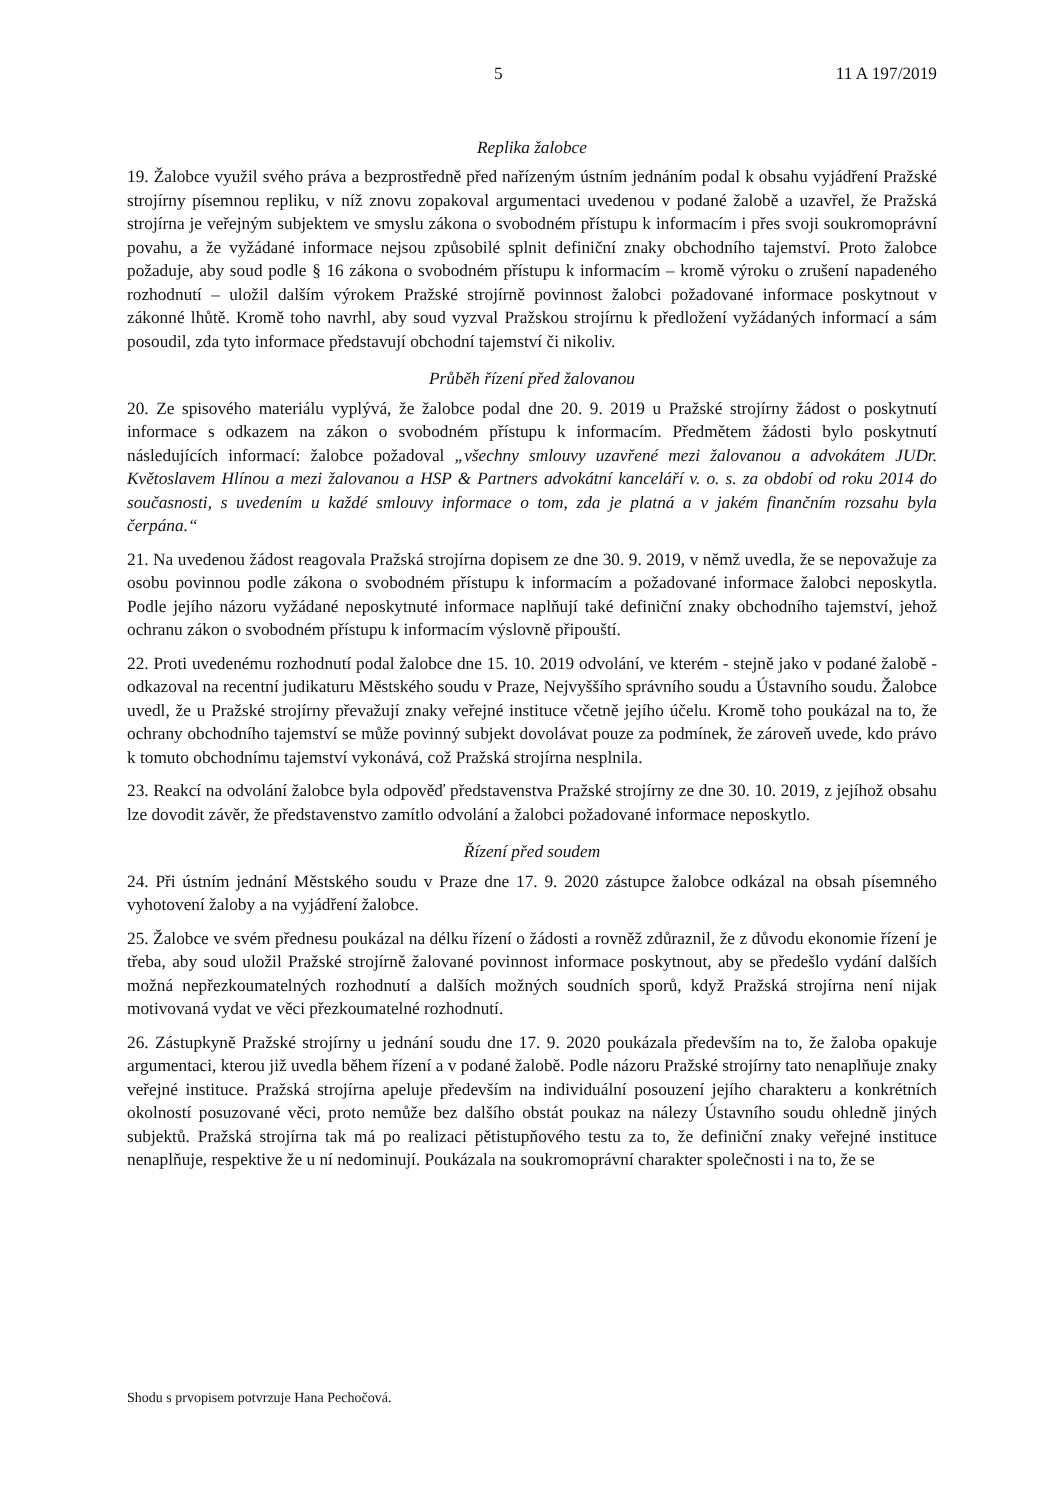5 11 A 197/2019
Replika žalobce
19. Žalobce využil svého práva a bezprostředně před nařízeným ústním jednáním podal k obsahu vyjádření Pražské strojírny písemnou repliku, v níž znovu zopakoval argumentaci uvedenou v podané žalobě a uzavřel, že Pražská strojírna je veřejným subjektem ve smyslu zákona o svobodném přístupu k informacím i přes svoji soukromoprávní povahu, a že vyžádané informace nejsou způsobilé splnit definiční znaky obchodního tajemství. Proto žalobce požaduje, aby soud podle § 16 zákona o svobodném přístupu k informacím – kromě výroku o zrušení napadeného rozhodnutí – uložil dalším výrokem Pražské strojírně povinnost žalobci požadované informace poskytnout v zákonné lhůtě. Kromě toho navrhl, aby soud vyzval Pražskou strojírnu k předložení vyžádaných informací a sám posoudil, zda tyto informace představují obchodní tajemství či nikoliv.
Průběh řízení před žalovanou
20. Ze spisového materiálu vyplývá, že žalobce podal dne 20. 9. 2019 u Pražské strojírny žádost o poskytnutí informace s odkazem na zákon o svobodném přístupu k informacím. Předmětem žádosti bylo poskytnutí následujících informací: žalobce požadoval „všechny smlouvy uzavřené mezi žalovanou a advokátem JUDr. Květoslavem Hlínou a mezi žalovanou a HSP & Partners advokátní kanceláří v. o. s. za období od roku 2014 do současnosti, s uvedením u každé smlouvy informace o tom, zda je platná a v jakém finančním rozsahu byla čerpána.“
21. Na uvedenou žádost reagovala Pražská strojírna dopisem ze dne 30. 9. 2019, v němž uvedla, že se nepovažuje za osobu povinnou podle zákona o svobodném přístupu k informacím a požadované informace žalobci neposkytla. Podle jejího názoru vyžádané neposkytnuté informace naplňují také definiční znaky obchodního tajemství, jehož ochranu zákon o svobodném přístupu k informacím výslovně připouští.
22. Proti uvedenému rozhodnutí podal žalobce dne 15. 10. 2019 odvolání, ve kterém - stejně jako v podané žalobě - odkazoval na recentní judikaturu Městského soudu v Praze, Nejvyššího správního soudu a Ústavního soudu. Žalobce uvedl, že u Pražské strojírny převažují znaky veřejné instituce včetně jejího účelu. Kromě toho poukázal na to, že ochrany obchodního tajemství se může povinný subjekt dovolávat pouze za podmínek, že zároveň uvede, kdo právo k tomuto obchodnímu tajemství vykonává, což Pražská strojírna nesplnila.
23. Reakcí na odvolání žalobce byla odpověď představenstva Pražské strojírny ze dne 30. 10. 2019, z jejíhož obsahu lze dovodit závěr, že představenstvo zamítlo odvolání a žalobci požadované informace neposkytlo.
Řízení před soudem
24. Při ústním jednání Městského soudu v Praze dne 17. 9. 2020 zástupce žalobce odkázal na obsah písemného vyhotovení žaloby a na vyjádření žalobce.
25. Žalobce ve svém přednesu poukázal na délku řízení o žádosti a rovněž zdůraznil, že z důvodu ekonomie řízení je třeba, aby soud uložil Pražské strojírně žalované povinnost informace poskytnout, aby se předešlo vydání dalších možná nepřezkoumatelných rozhodnutí a dalších možných soudních sporů, když Pražská strojírna není nijak motivovaná vydat ve věci přezkoumatelné rozhodnutí.
26. Zástupkyně Pražské strojírny u jednání soudu dne 17. 9. 2020 poukázala především na to, že žaloba opakuje argumentaci, kterou již uvedla během řízení a v podané žalobě. Podle názoru Pražské strojírny tato nenaplňuje znaky veřejné instituce. Pražská strojírna apeluje především na individuální posouzení jejího charakteru a konkrétních okolností posuzované věci, proto nemůže bez dalšího obstát poukaz na nálezy Ústavního soudu ohledně jiných subjektů. Pražská strojírna tak má po realizaci pětistupňového testu za to, že definiční znaky veřejné instituce nenaplňuje, respektive že u ní nedominují. Poukázala na soukromoprávní charakter společnosti i na to, že se
Shodu s prvopisem potvrzuje Hana Pechočová.